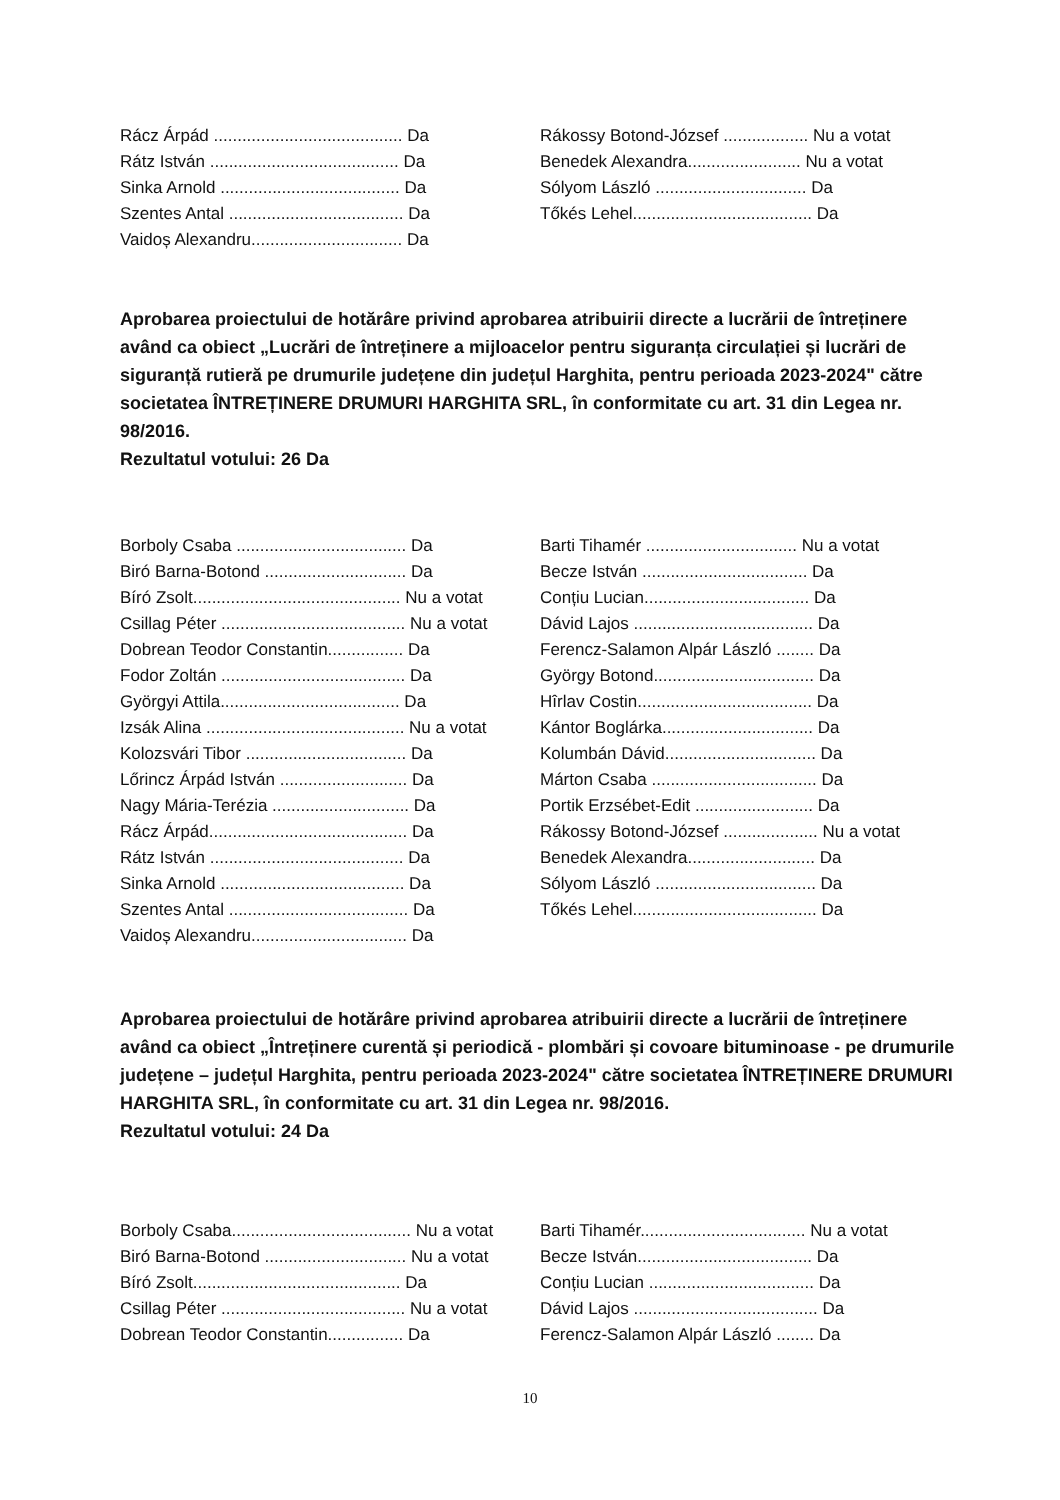| Rácz Árpád ........................................ Da | Rákossy Botond-József .................. Nu a votat |
| Rátz István ........................................ Da | Benedek Alexandra........................ Nu a votat |
| Sinka Arnold ...................................... Da | Sólyom László ................................ Da |
| Szentes Antal ..................................... Da | Tőkés Lehel...................................... Da |
| Vaidoș Alexandru................................ Da | |
Aprobarea proiectului de hotărâre privind aprobarea atribuirii directe a lucrării de întreținere având ca obiect „Lucrări de întreținere a mijloacelor pentru siguranța circulației și lucrări de siguranță rutieră pe drumurile județene din județul Harghita, pentru perioada 2023-2024" către societatea ÎNTREȚINERE DRUMURI HARGHITA SRL, în conformitate cu art. 31 din Legea nr. 98/2016.
Rezultatul votului: 26 Da
| Borboly Csaba .................................... Da | Barti Tihamér ................................ Nu a votat |
| Biró Barna-Botond .............................. Da | Becze István ................................... Da |
| Bíró Zsolt............................................ Nu a votat | Conțiu Lucian................................... Da |
| Csillag Péter ....................................... Nu a votat | Dávid Lajos ...................................... Da |
| Dobrean Teodor Constantin................ Da | Ferencz-Salamon Alpár László ........ Da |
| Fodor Zoltán ....................................... Da | György Botond.................................. Da |
| Györgyi Attila...................................... Da | Hîrlav Costin..................................... Da |
| Izsák Alina .......................................... Nu a votat | Kántor Boglárka................................ Da |
| Kolozsvári Tibor .................................. Da | Kolumbán Dávid................................ Da |
| Lőrincz Árpád István ........................... Da | Márton Csaba ................................... Da |
| Nagy Mária-Terézia ............................. Da | Portik Erzsébet-Edit ......................... Da |
| Rácz Árpád.......................................... Da | Rákossy Botond-József .................... Nu a votat |
| Rátz István ......................................... Da | Benedek Alexandra........................... Da |
| Sinka Arnold ....................................... Da | Sólyom László .................................. Da |
| Szentes Antal ...................................... Da | Tőkés Lehel....................................... Da |
| Vaidoș Alexandru................................. Da | |
Aprobarea proiectului de hotărâre privind aprobarea atribuirii directe a lucrării de întreținere având ca obiect „Întreținere curentă și periodică - plombări și covoare bituminoase - pe drumurile județene – județul Harghita, pentru perioada 2023-2024" către societatea ÎNTREȚINERE DRUMURI HARGHITA SRL, în conformitate cu art. 31 din Legea nr. 98/2016.
Rezultatul votului: 24 Da
| Borboly Csaba...................................... Nu a votat | Barti Tihamér................................... Nu a votat |
| Biró Barna-Botond .............................. Nu a votat | Becze István..................................... Da |
| Bíró Zsolt............................................ Da | Conțiu Lucian ................................... Da |
| Csillag Péter ....................................... Nu a votat | Dávid Lajos ....................................... Da |
| Dobrean Teodor Constantin................ Da | Ferencz-Salamon Alpár László ........ Da |
10